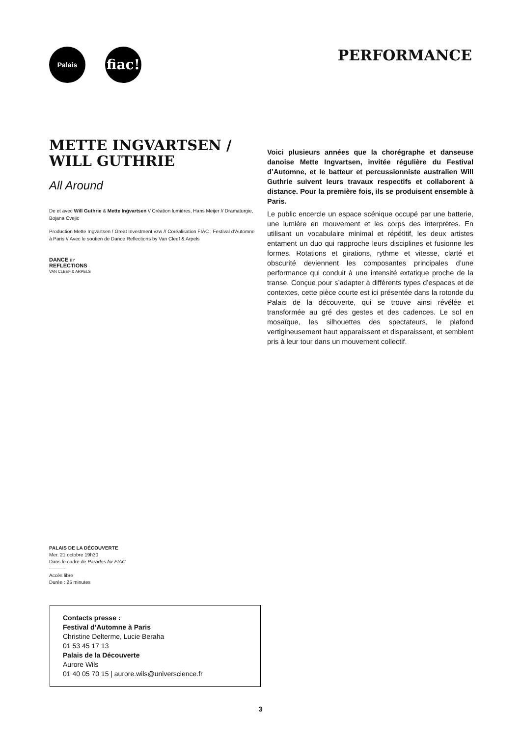Palais fiac!
PERFORMANCE
METTE INGVARTSEN /
WILL GUTHRIE
All Around
De et avec Will Guthrie & Mette Ingvartsen // Création lumières, Hans Meijer // Dramaturgie, Bojana Cvejic
Production Mette Ingvartsen / Great Investment vzw // Coréalisation FIAC ; Festival d’Automne à Paris // Avec le soutien de Dance Reflections by Van Cleef & Arpels
DANCE BY
REFLECTIONS
VAN CLEEF & ARPELS
Voici plusieurs années que la chorégraphe et danseuse danoise Mette Ingvartsen, invitée régulière du Festival d’Automne, et le batteur et percussionniste australien Will Guthrie suivent leurs travaux respectifs et collaborent à distance. Pour la première fois, ils se produisent ensemble à Paris.
Le public encercle un espace scénique occupé par une batterie, une lumière en mouvement et les corps des interprètes. En utilisant un vocabulaire minimal et répétitif, les deux artistes entament un duo qui rapproche leurs disciplines et fusionne les formes. Rotations et girations, rythme et vitesse, clarté et obscurité deviennent les composantes principales d’une performance qui conduit à une intensité extatique proche de la transe. Conçue pour s’adapter à différents types d’espaces et de contextes, cette pièce courte est ici présentée dans la rotonde du Palais de la découverte, qui se trouve ainsi révélée et transformée au gré des gestes et des cadences. Le sol en mosaïque, les silhouettes des spectateurs, le plafond vertigineusement haut apparaissent et disparaissent, et semblent pris à leur tour dans un mouvement collectif.
PALAIS DE LA DÉCOUVERTE
Mer. 21 octobre 19h30
Dans le cadre de Parades for FIAC
––––––
Accès libre
Durée : 25 minutes
Contacts presse :
Festival d’Automne à Paris
Christine Delterme, Lucie Beraha
01 53 45 17 13
Palais de la Découverte
Aurore Wils
01 40 05 70 15 | aurore.wils@universcience.fr
3